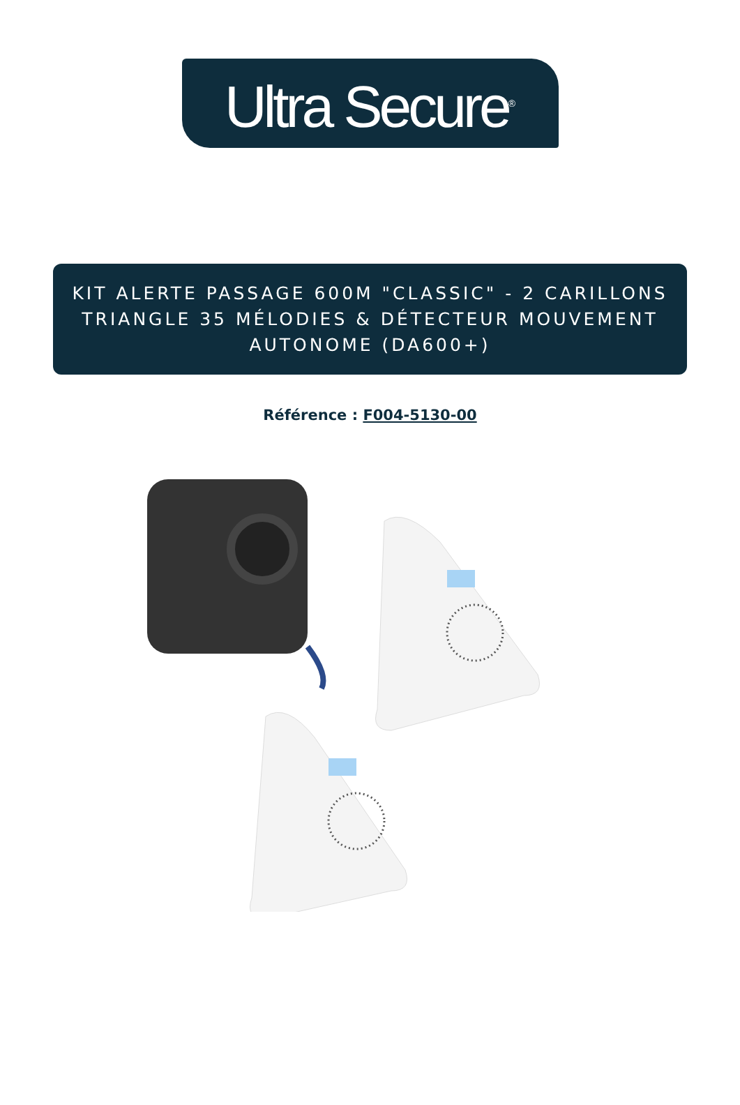Ultra Secure<sup>®</sup>
KIT ALERTE PASSAGE 600M "CLASSIC" - 2 CARILLONS TRIANGLE 35 MÉLODIES & DÉTECTEUR MOUVEMENT AUTONOME (DA600+)
Référence : F004-5130-00